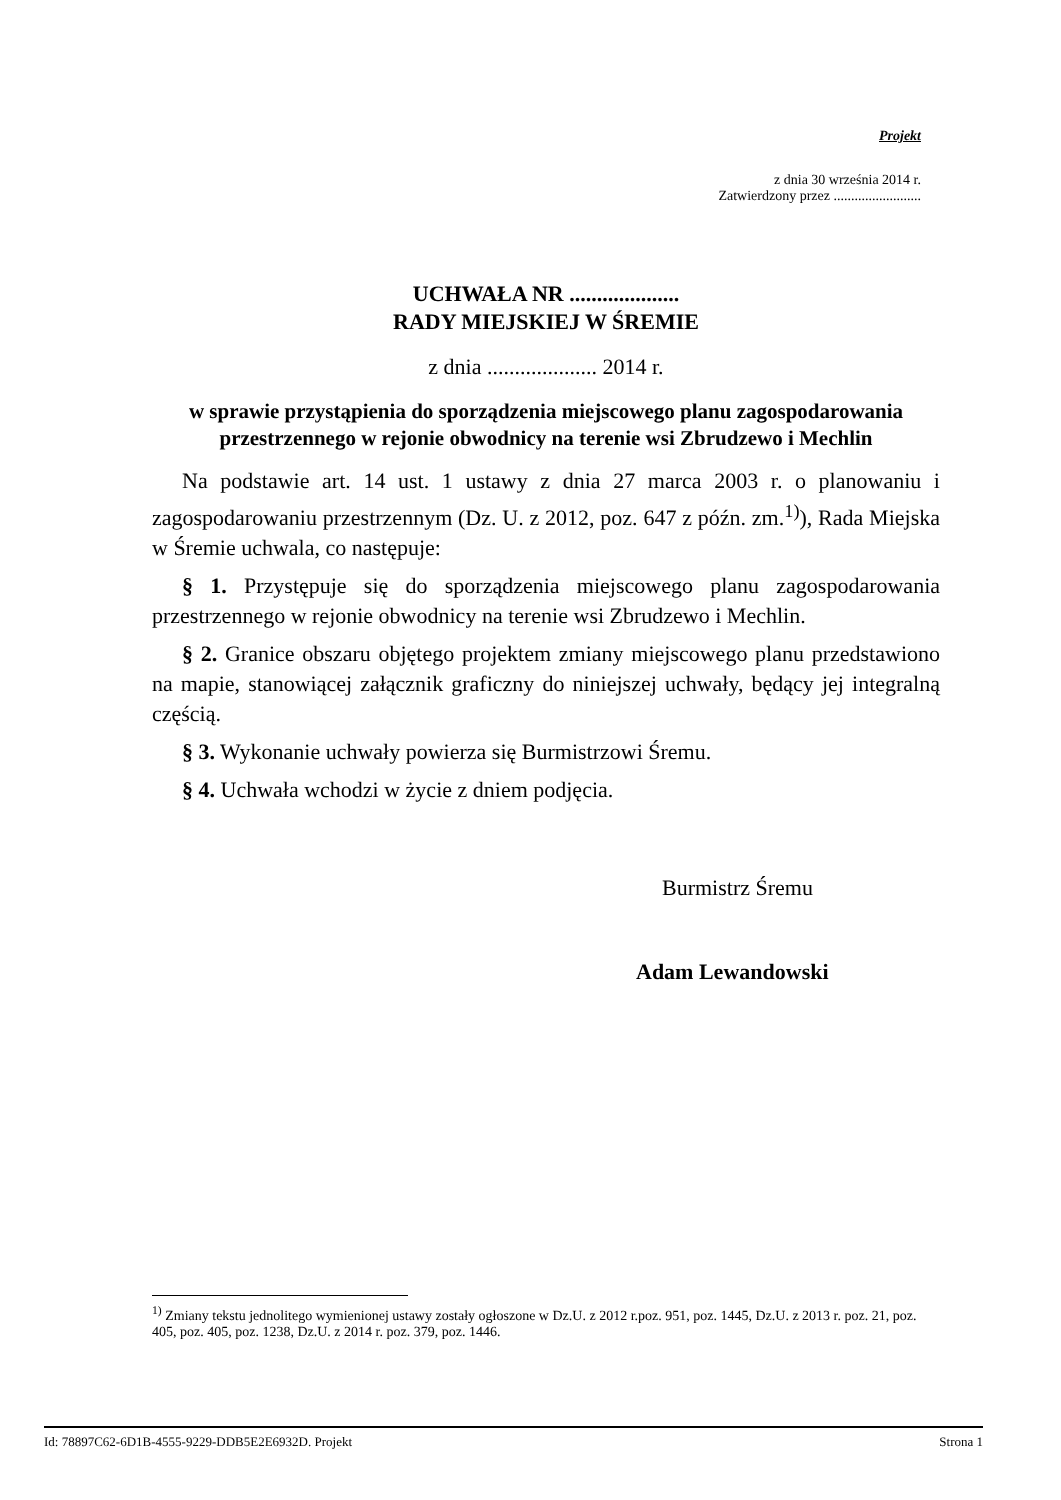Projekt
z dnia 30 września 2014 r.
Zatwierdzony przez .........................
UCHWAŁA NR ....................
RADY MIEJSKIEJ W ŚREMIE
z dnia .................... 2014 r.
w sprawie przystąpienia do sporządzenia miejscowego planu zagospodarowania przestrzennego w rejonie obwodnicy na terenie wsi Zbrudzewo i Mechlin
Na podstawie art. 14 ust. 1 ustawy z dnia 27 marca 2003 r. o planowaniu i zagospodarowaniu przestrzennym (Dz. U. z 2012, poz. 647 z późn. zm.<sup>1)</sup>), Rada Miejska w Śremie uchwala, co następuje:
§ 1. Przystępuje się do sporządzenia miejscowego planu zagospodarowania przestrzennego w rejonie obwodnicy na terenie wsi Zbrudzewo i Mechlin.
§ 2. Granice obszaru objętego projektem zmiany miejscowego planu przedstawiono na mapie, stanowiącej załącznik graficzny do niniejszej uchwały, będący jej integralną częścią.
§ 3. Wykonanie uchwały powierza się Burmistrzowi Śremu.
§ 4. Uchwała wchodzi w życie z dniem podjęcia.
Burmistrz Śremu
Adam Lewandowski
<sup>1)</sup> Zmiany tekstu jednolitego wymienionej ustawy zostały ogłoszone w Dz.U. z 2012 r.poz. 951, poz. 1445, Dz.U. z 2013 r. poz. 21, poz. 405, poz. 405, poz. 1238, Dz.U. z 2014 r. poz. 379, poz. 1446.
Id: 78897C62-6D1B-4555-9229-DDB5E2E6932D. Projekt Strona 1